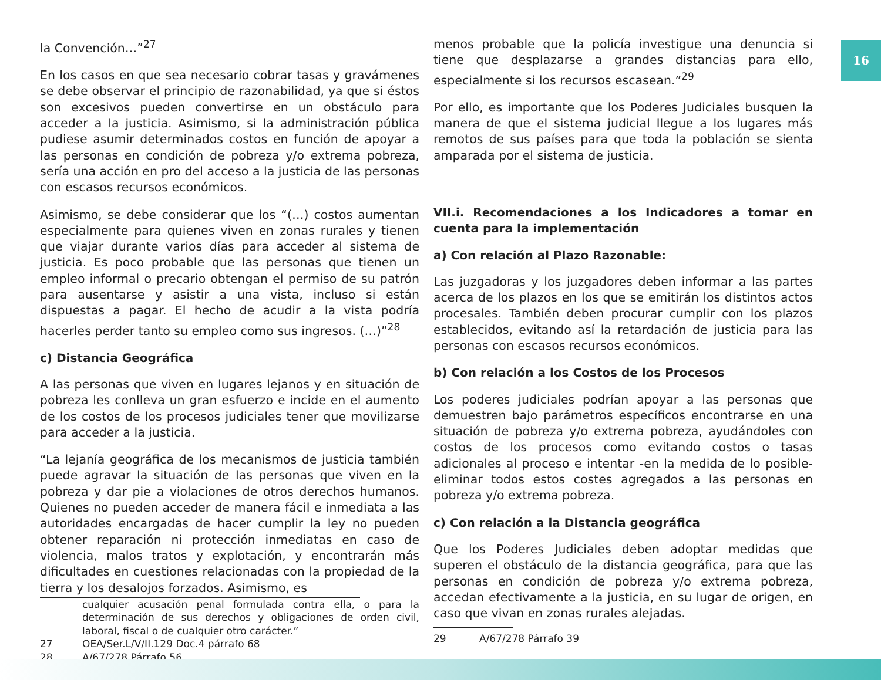16
la Convención…”<sup>27</sup>
En los casos en que sea necesario cobrar tasas y gravámenes se debe observar el principio de razonabilidad, ya que si éstos son excesivos pueden convertirse en un obstáculo para acceder a la justicia. Asimismo, si la administración pública pudiese asumir determinados costos en función de apoyar a las personas en condición de pobreza y/o extrema pobreza, sería una acción en pro del acceso a la justicia de las personas con escasos recursos económicos.
Asimismo, se debe considerar que los “(…) costos aumentan especialmente para quienes viven en zonas rurales y tienen que viajar durante varios días para acceder al sistema de justicia. Es poco probable que las personas que tienen un empleo informal o precario obtengan el permiso de su patrón para ausentarse y asistir a una vista, incluso si están dispuestas a pagar. El hecho de acudir a la vista podría hacerles perder tanto su empleo como sus ingresos. (…)”<sup>28</sup>
c) Distancia Geográfica
A las personas que viven en lugares lejanos y en situación de pobreza les conlleva un gran esfuerzo e incide en el aumento de los costos de los procesos judiciales tener que movilizarse para acceder a la justicia.
“La lejanía geográfica de los mecanismos de justicia también puede agravar la situación de las personas que viven en la pobreza y dar pie a violaciones de otros derechos humanos. Quienes no pueden acceder de manera fácil e inmediata a las autoridades encargadas de hacer cumplir la ley no pueden obtener reparación ni protección inmediatas en caso de violencia, malos tratos y explotación, y encontrarán más dificultades en cuestiones relacionadas con la propiedad de la tierra y los desalojos forzados. Asimismo, es
cualquier acusación penal formulada contra ella, o para la determinación de sus derechos y obligaciones de orden civil, laboral, fiscal o de cualquier otro carácter.”
27 OEA/Ser.L/V/II.129 Doc.4 párrafo 68
28 A/67/278 Párrafo 56
menos probable que la policía investigue una denuncia si tiene que desplazarse a grandes distancias para ello, especialmente si los recursos escasean.”<sup>29</sup>
Por ello, es importante que los Poderes Judiciales busquen la manera de que el sistema judicial llegue a los lugares más remotos de sus países para que toda la población se sienta amparada por el sistema de justicia.
VII.i. Recomendaciones a los Indicadores a tomar en cuenta para la implementación
a) Con relación al Plazo Razonable:
Las juzgadoras y los juzgadores deben informar a las partes acerca de los plazos en los que se emitirán los distintos actos procesales. También deben procurar cumplir con los plazos establecidos, evitando así la retardación de justicia para las personas con escasos recursos económicos.
b) Con relación a los Costos de los Procesos
Los poderes judiciales podrían apoyar a las personas que demuestren bajo parámetros específicos encontrarse en una situación de pobreza y/o extrema pobreza, ayudándoles con costos de los procesos como evitando costos o tasas adicionales al proceso e intentar -en la medida de lo posible- eliminar todos estos costes agregados a las personas en pobreza y/o extrema pobreza.
c) Con relación a la Distancia geográfica
Que los Poderes Judiciales deben adoptar medidas que superen el obstáculo de la distancia geográfica, para que las personas en condición de pobreza y/o extrema pobreza, accedan efectivamente a la justicia, en su lugar de origen, en caso que vivan en zonas rurales alejadas.
29 A/67/278 Párrafo 39